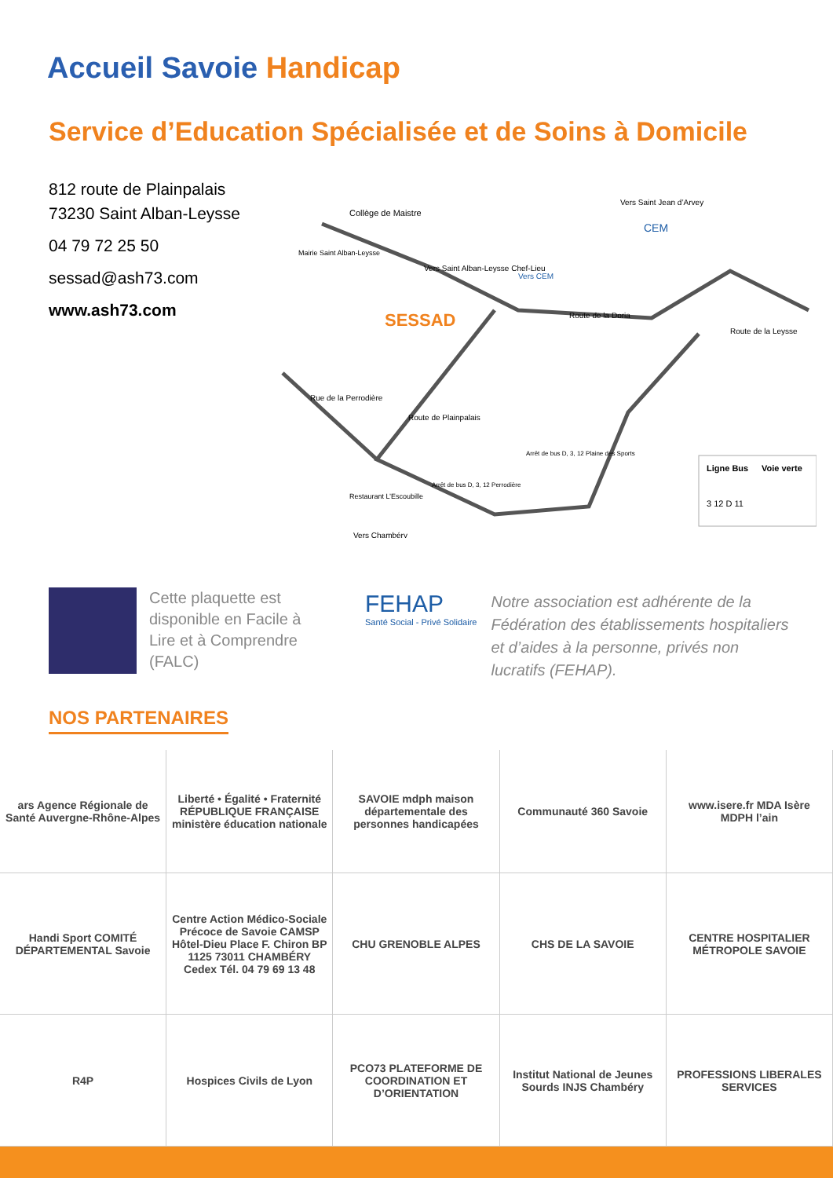Accueil Savoie Handicap
Service d’Education Spécialisée et de Soins à Domicile
812 route de Plainpalais
73230 Saint Alban-Leysse
04 79 72 25 50
sessad@ash73.com
www.ash73.com
SESSAD
Collège de Maistre
Mairie Saint Alban-Leysse
Vers Saint Alban-Leysse Chef-Lieu
Route de la Doria
Vers CEM
Vers Saint Jean d’Arvey
Route de la Leysse
Rue de la Perrodière
Route de Plainpalais
Vers Chambéry
Restaurant L’Escoubille
Arrêt de bus D, 3, 12 Perrodière
Arrêt de bus D, 3, 12 Plaine des Sports
CEM
Ligne Bus
Voie verte
3 12 D 11
Cette plaquette est disponible en Facile à Lire et à Comprendre (FALC)
FEHAP
Santé Social - Privé Solidaire
Notre association est adhérente de la Fédération des établissements hospitaliers et d’aides à la personne, privés non lucratifs (FEHAP).
NOS PARTENAIRES
ars Agence Régionale de Santé Auvergne-Rhône-Alpes
Liberté • Égalité • Fraternité RÉPUBLIQUE FRANÇAISE ministère éducation nationale
SAVOIE mdph maison départementale des personnes handicapées
Communauté 360 Savoie
www.isere.fr MDA Isère MDPH l’ain
Handi Sport COMITÉ DÉPARTEMENTAL Savoie
Centre Action Médico-Sociale Précoce de Savoie CAMSP Hôtel-Dieu Place F. Chiron BP 1125 73011 CHAMBÉRY Cedex Tél. 04 79 69 13 48
CHU GRENOBLE ALPES
CHS DE LA SAVOIE
CENTRE HOSPITALIER MÉTROPOLE SAVOIE
R4P
Hospices Civils de Lyon
PCO73 PLATEFORME DE COORDINATION ET D’ORIENTATION
Institut National de Jeunes Sourds INJS Chambéry
PROFESSIONS LIBERALES SERVICES